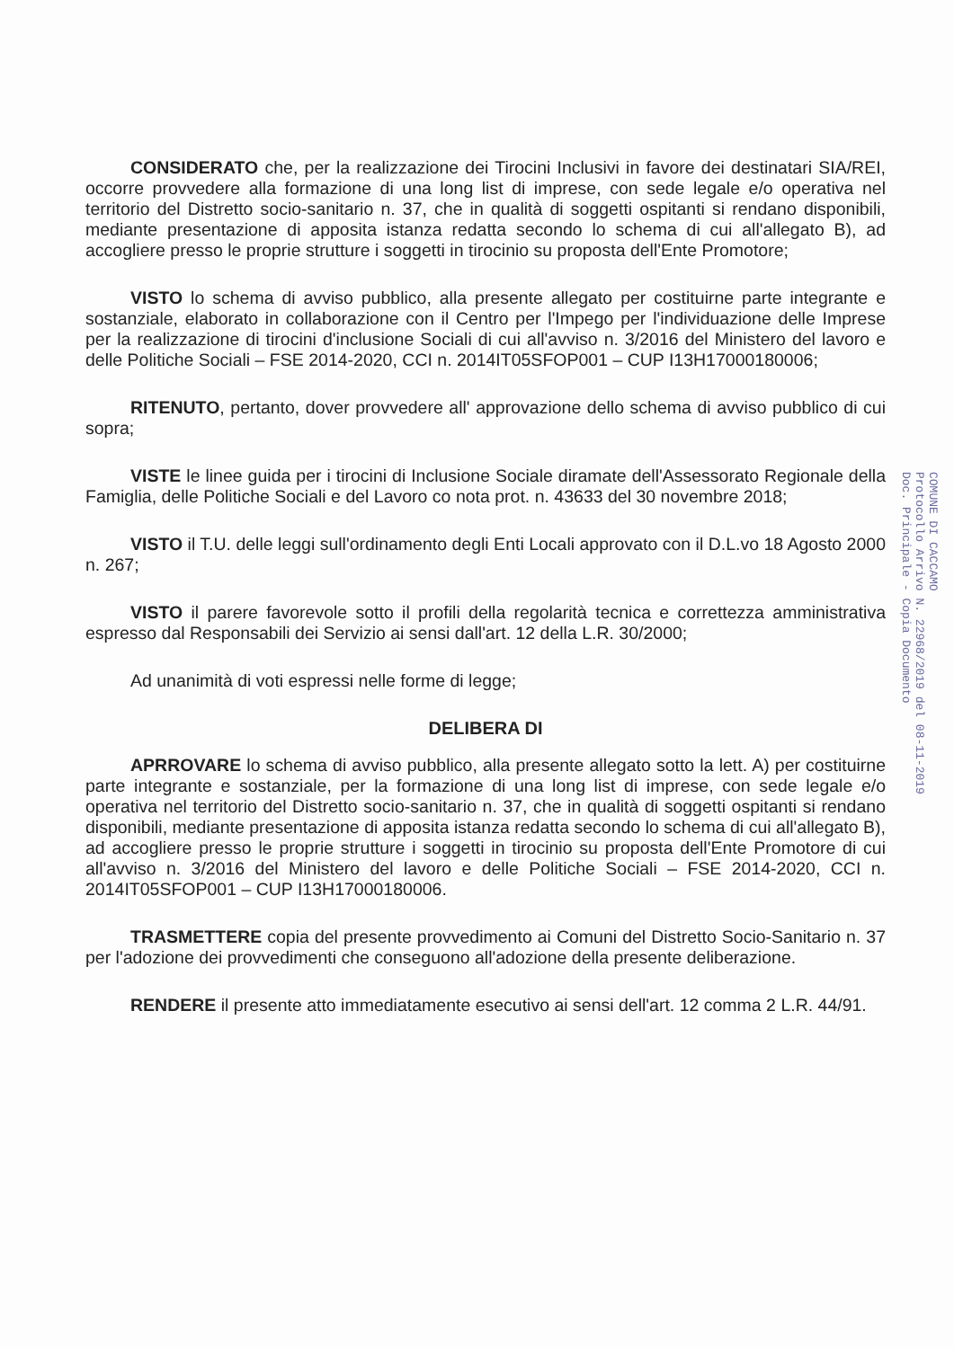CONSIDERATO che, per la realizzazione dei Tirocini Inclusivi in favore dei destinatari SIA/REI, occorre provvedere alla formazione di una long list di imprese, con sede legale e/o operativa nel territorio del Distretto socio-sanitario n. 37, che in qualità di soggetti ospitanti si rendano disponibili, mediante presentazione di apposita istanza redatta secondo lo schema di cui all'allegato B), ad accogliere presso le proprie strutture i soggetti in tirocinio su proposta dell'Ente Promotore;
VISTO lo schema di avviso pubblico, alla presente allegato per costituirne parte integrante e sostanziale, elaborato in collaborazione con il Centro per l'Impego per l'individuazione delle Imprese per la realizzazione di tirocini d'inclusione Sociali di cui all'avviso n. 3/2016 del Ministero del lavoro e delle Politiche Sociali – FSE 2014-2020, CCI n. 2014IT05SFOP001 – CUP I13H17000180006;
RITENUTO, pertanto, dover provvedere all' approvazione dello schema di avviso pubblico di cui sopra;
VISTE le linee guida per i tirocini di Inclusione Sociale diramate dell'Assessorato Regionale della Famiglia, delle Politiche Sociali e del Lavoro co nota prot. n. 43633 del 30 novembre 2018;
VISTO il T.U. delle leggi sull'ordinamento degli Enti Locali approvato con il D.L.vo 18 Agosto 2000 n. 267;
VISTO il parere favorevole sotto il profili della regolarità tecnica e correttezza amministrativa espresso dal Responsabili dei Servizio ai sensi dall'art. 12 della L.R. 30/2000;
Ad unanimità di voti espressi nelle forme di legge;
DELIBERA DI
APRROVARE lo schema di avviso pubblico, alla presente allegato sotto la lett. A) per costituirne parte integrante e sostanziale, per la formazione di una long list di imprese, con sede legale e/o operativa nel territorio del Distretto socio-sanitario n. 37, che in qualità di soggetti ospitanti si rendano disponibili, mediante presentazione di apposita istanza redatta secondo lo schema di cui all'allegato B), ad accogliere presso le proprie strutture i soggetti in tirocinio su proposta dell'Ente Promotore di cui all'avviso n. 3/2016 del Ministero del lavoro e delle Politiche Sociali – FSE 2014-2020, CCI n. 2014IT05SFOP001 – CUP I13H17000180006.
TRASMETTERE copia del presente provvedimento ai Comuni del Distretto Socio-Sanitario n. 37 per l'adozione dei provvedimenti che conseguono all'adozione della presente deliberazione.
RENDERE il presente atto immediatamente esecutivo ai sensi dell'art. 12 comma 2 L.R. 44/91.
COMUNE DI CACCAMO
Protocollo Arrivo N. 22968/2019 del 08-11-2019
Doc. Principale - Copia Documento